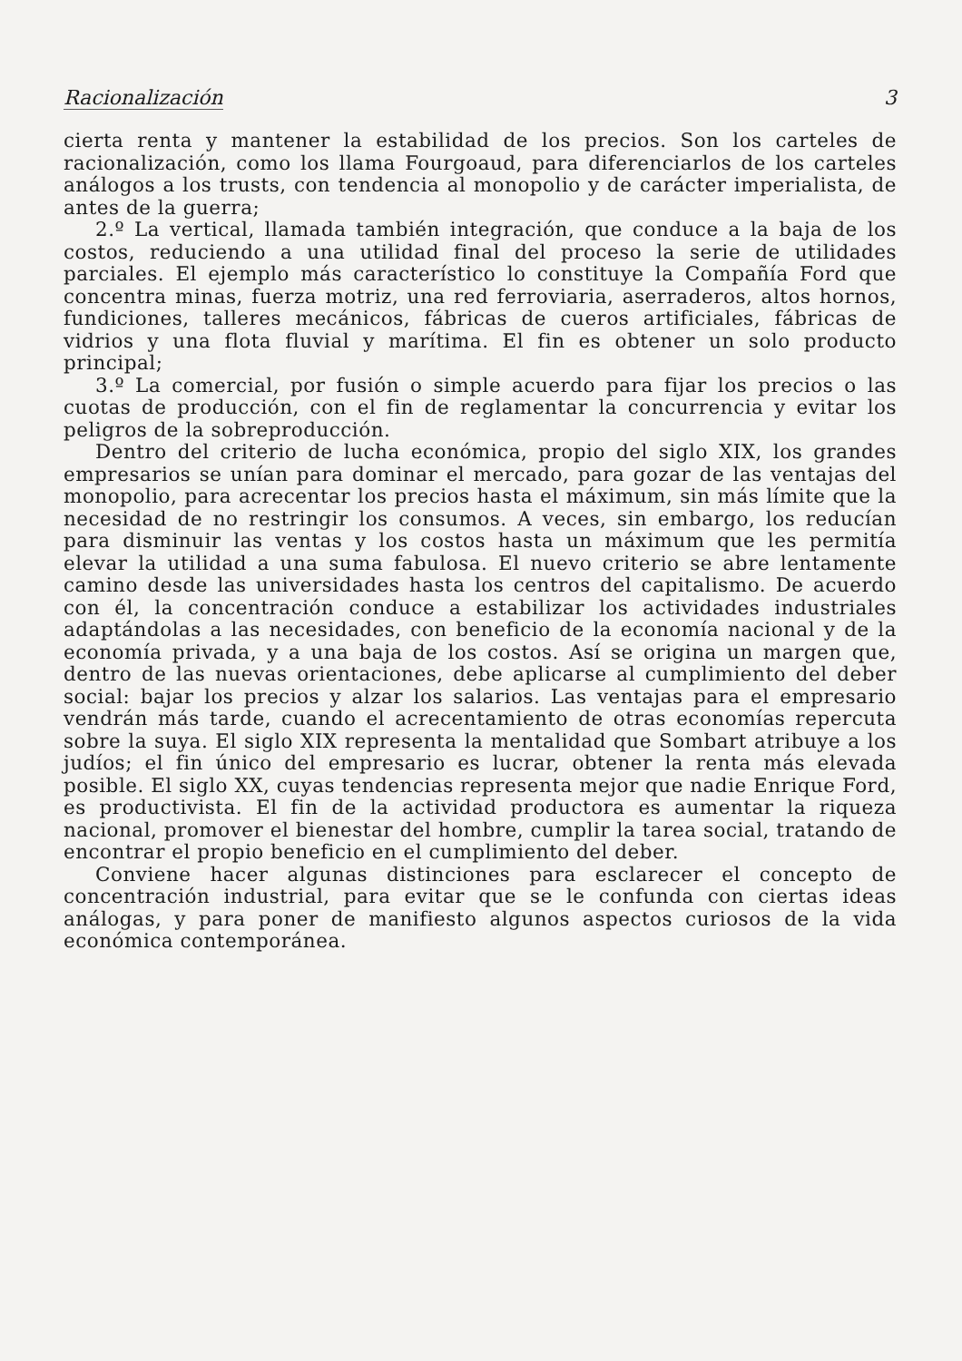Racionalización 3
cierta renta y mantener la estabilidad de los precios. Son los carteles de racionalización, como los llama Fourgoaud, para diferenciarlos de los carteles análogos a los trusts, con tendencia al monopolio y de carácter imperialista, de antes de la guerra;
2.º La vertical, llamada también integración, que conduce a la baja de los costos, reduciendo a una utilidad final del proceso la serie de utilidades parciales. El ejemplo más característico lo constituye la Compañía Ford que concentra minas, fuerza motriz, una red ferroviaria, aserraderos, altos hornos, fundiciones, talleres mecánicos, fábricas de cueros artificiales, fábricas de vidrios y una flota fluvial y marítima. El fin es obtener un solo producto principal;
3.º La comercial, por fusión o simple acuerdo para fijar los precios o las cuotas de producción, con el fin de reglamentar la concurrencia y evitar los peligros de la sobreproducción.
Dentro del criterio de lucha económica, propio del siglo XIX, los grandes empresarios se unían para dominar el mercado, para gozar de las ventajas del monopolio, para acrecentar los precios hasta el máximum, sin más límite que la necesidad de no restringir los consumos. A veces, sin embargo, los reducían para disminuir las ventas y los costos hasta un máximum que les permitía elevar la utilidad a una suma fabulosa. El nuevo criterio se abre lentamente camino desde las universidades hasta los centros del capitalismo. De acuerdo con él, la concentración conduce a estabilizar los actividades industriales adaptándolas a las necesidades, con beneficio de la economía nacional y de la economía privada, y a una baja de los costos. Así se origina un margen que, dentro de las nuevas orientaciones, debe aplicarse al cumplimiento del deber social: bajar los precios y alzar los salarios. Las ventajas para el empresario vendrán más tarde, cuando el acrecentamiento de otras economías repercuta sobre la suya. El siglo XIX representa la mentalidad que Sombart atribuye a los judíos; el fin único del empresario es lucrar, obtener la renta más elevada posible. El siglo XX, cuyas tendencias representa mejor que nadie Enrique Ford, es productivista. El fin de la actividad productora es aumentar la riqueza nacional, promover el bienestar del hombre, cumplir la tarea social, tratando de encontrar el propio beneficio en el cumplimiento del deber.
Conviene hacer algunas distinciones para esclarecer el concepto de concentración industrial, para evitar que se le confunda con ciertas ideas análogas, y para poner de manifiesto algunos aspectos curiosos de la vida económica contemporánea.